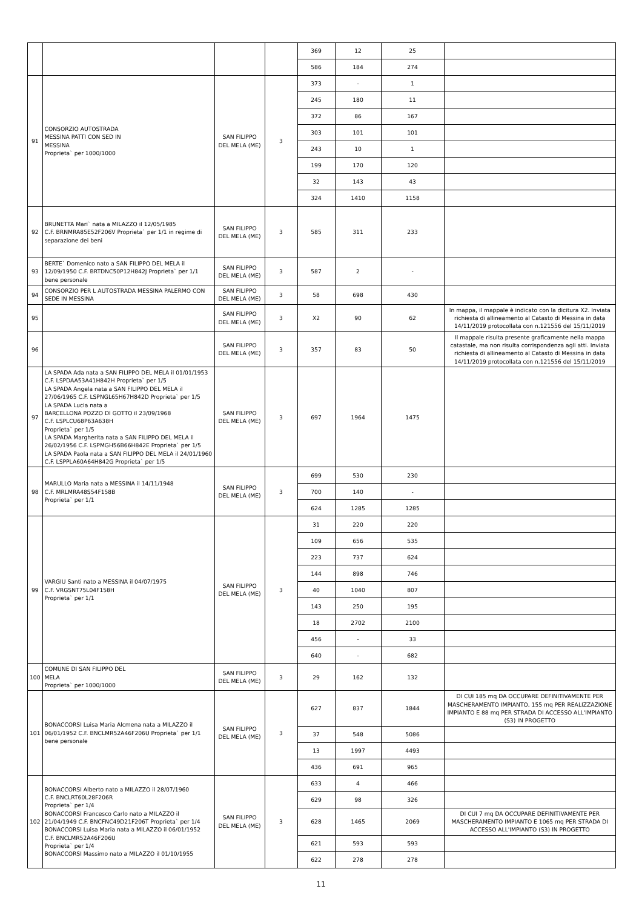| | | | | 369 | 12 | 25 | |
| | | | | 586 | 184 | 274 | |
| 91 | CONSORZIO AUTOSTRADA MESSINA PATTI CON SED IN MESSINA Proprieta` per 1000/1000 | SAN FILIPPO DEL MELA (ME) | 3 | 373 | - | 1 | |
| | | | | 245 | 180 | 11 | |
| | | | | 372 | 86 | 167 | |
| | | | | 303 | 101 | 101 | |
| | | | | 243 | 10 | 1 | |
| | | | | 199 | 170 | 120 | |
| | | | | 32 | 143 | 43 | |
| | | | | 324 | 1410 | 1158 | |
| 92 | BRUNETTA Mari` nata a MILAZZO il 12/05/1985 C.F. BRNMRA85E52F206V Proprieta` per 1/1 in regime di separazione dei beni | SAN FILIPPO DEL MELA (ME) | 3 | 585 | 311 | 233 | |
| 93 | BERTE` Domenico nato a SAN FILIPPO DEL MELA il 12/09/1950 C.F. BRTDNC50P12H842J Proprieta` per 1/1 bene personale | SAN FILIPPO DEL MELA (ME) | 3 | 587 | 2 | - | |
| 94 | CONSORZIO PER L AUTOSTRADA MESSINA PALERMO CON SEDE IN MESSINA | SAN FILIPPO DEL MELA (ME) | 3 | 58 | 698 | 430 | |
| 95 | | SAN FILIPPO DEL MELA (ME) | 3 | X2 | 90 | 62 | In mappa, il mappale è indicato con la dicitura X2. Inviata richiesta di allineamento al Catasto di Messina in data 14/11/2019 protocollata con n.121556 del 15/11/2019 |
| 96 | | SAN FILIPPO DEL MELA (ME) | 3 | 357 | 83 | 50 | Il mappale risulta presente graficamente nella mappa catastale, ma non risulta corrispondenza agli atti. Inviata richiesta di allineamento al Catasto di Messina in data 14/11/2019 protocollata con n.121556 del 15/11/2019 |
| 97 | LA SPADA Ada nata a SAN FILIPPO DEL MELA il 01/01/1953 C.F. LSPDAA53A41H842H Proprieta` per 1/5 LA SPADA Angela nata a SAN FILIPPO DEL MELA il 27/06/1965 C.F. LSPNGL65H67H842D Proprieta` per 1/5 LA SPADA Lucia nata a BARCELLONA POZZO DI GOTTO il 23/09/1968 C.F. LSPLCU68P63A638H Proprieta` per 1/5 LA SPADA Margherita nata a SAN FILIPPO DEL MELA il 26/02/1956 C.F. LSPMGH56B66H842E Proprieta` per 1/5 LA SPADA Paola nata a SAN FILIPPO DEL MELA il 24/01/1960 C.F. LSPPLA60A64H842G Proprieta` per 1/5 | SAN FILIPPO DEL MELA (ME) | 3 | 697 | 1964 | 1475 | |
| 98 | MARULLO Maria nata a MESSINA il 14/11/1948 C.F. MRLMRA48S54F158B Proprieta` per 1/1 | SAN FILIPPO DEL MELA (ME) | 3 | 699 | 530 | 230 | |
| | | | | 700 | 140 | - | |
| | | | | 624 | 1285 | 1285 | |
| 99 | VARGIU Santi nato a MESSINA il 04/07/1975 C.F. VRGSNT75L04F158H Proprieta` per 1/1 | SAN FILIPPO DEL MELA (ME) | 3 | 31 | 220 | 220 | |
| | | | | 109 | 656 | 535 | |
| | | | | 223 | 737 | 624 | |
| | | | | 144 | 898 | 746 | |
| | | | | 40 | 1040 | 807 | |
| | | | | 143 | 250 | 195 | |
| | | | | 18 | 2702 | 2100 | |
| | | | | 456 | - | 33 | |
| | | | | 640 | - | 682 | |
| 100 | COMUNE DI SAN FILIPPO DEL MELA Proprieta` per 1000/1000 | SAN FILIPPO DEL MELA (ME) | 3 | 29 | 162 | 132 | |
| 101 | BONACCORSI Luisa Maria Alcmena nata a MILAZZO il 06/01/1952 C.F. BNCLMR52A46F206U Proprieta` per 1/1 bene personale | SAN FILIPPO DEL MELA (ME) | 3 | 627 | 837 | 1844 | DI CUI 185 mq DA OCCUPARE DEFINITIVAMENTE PER MASCHERAMENTO IMPIANTO, 155 mq PER REALIZZAZIONE IMPIANTO E 88 mq PER STRADA DI ACCESSO ALL'IMPIANTO (S3) IN PROGETTO |
| | | | | 37 | 548 | 5086 | |
| | | | | 13 | 1997 | 4493 | |
| | | | | 436 | 691 | 965 | |
| 102 | BONACCORSI Alberto nato a MILAZZO il 28/07/1960 C.F. BNCLRT60L28F206R Proprieta` per 1/4 BONACCORSI Francesco Carlo nato a MILAZZO il 21/04/1949 C.F. BNCFNC49D21F206T Proprieta` per 1/4 BONACCORSI Luisa Maria nata a MILAZZO il 06/01/1952 C.F. BNCLMR52A46F206U Proprieta` per 1/4 BONACCORSI Massimo nato a MILAZZO il 01/10/1955 | SAN FILIPPO DEL MELA (ME) | 3 | 633 | 4 | 466 | |
| | | | | 629 | 98 | 326 | |
| | | | | 628 | 1465 | 2069 | DI CUI 7 mq DA OCCUPARE DEFINITIVAMENTE PER MASCHERAMENTO IMPIANTO E 1065 mq PER STRADA DI ACCESSO ALL'IMPIANTO (S3) IN PROGETTO |
| | | | | 621 | 593 | 593 | |
| | | | | 622 | 278 | 278 | |
11